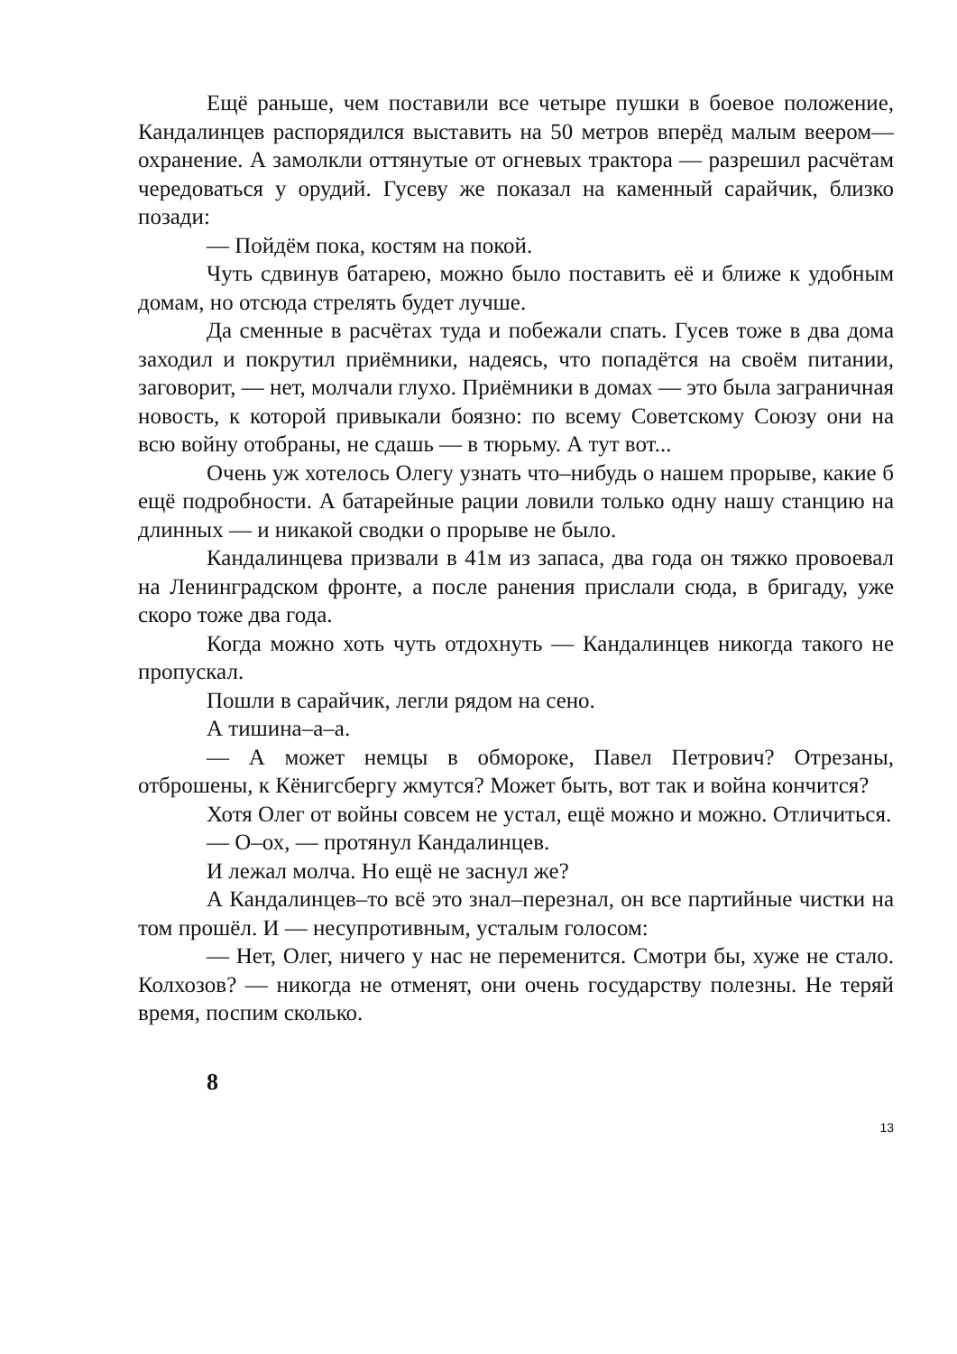Ещё раньше, чем поставили все четыре пушки в боевое положение, Кандалинцев распорядился выставить на 50 метров вперёд малым веером— охранение. А замолкли оттянутые от огневых трактора — разрешил расчётам чередоваться у орудий. Гусеву же показал на каменный сарайчик, близко позади:
— Пойдём пока, костям на покой.
Чуть сдвинув батарею, можно было поставить её и ближе к удобным домам, но отсюда стрелять будет лучше.
Да сменные в расчётах туда и побежали спать. Гусев тоже в два дома заходил и покрутил приёмники, надеясь, что попадётся на своём питании, заговорит, — нет, молчали глухо. Приёмники в домах — это была заграничная новость, к которой привыкали боязно: по всему Советскому Союзу они на всю войну отобраны, не сдашь — в тюрьму. А тут вот...
Очень уж хотелось Олегу узнать что–нибудь о нашем прорыве, какие б ещё подробности. А батарейные рации ловили только одну нашу станцию на длинных — и никакой сводки о прорыве не было.
Кандалинцева призвали в 41м из запаса, два года он тяжко провоевал на Ленинградском фронте, а после ранения прислали сюда, в бригаду, уже скоро тоже два года.
Когда можно хоть чуть отдохнуть — Кандалинцев никогда такого не пропускал.
Пошли в сарайчик, легли рядом на сено.
А тишина–а–а.
— А может немцы в обмороке, Павел Петрович? Отрезаны, отброшены, к Кёнигсбергу жмутся? Может быть, вот так и война кончится?
Хотя Олег от войны совсем не устал, ещё можно и можно. Отличиться.
— О–ох, — протянул Кандалинцев.
И лежал молча. Но ещё не заснул же?
А Кандалинцев–то всё это знал–перезнал, он все партийные чистки на том прошёл. И — несупротивным, усталым голосом:
— Нет, Олег, ничего у нас не переменится. Смотри бы, хуже не стало. Колхозов? — никогда не отменят, они очень государству полезны. Не теряй время, поспим сколько.
8
13